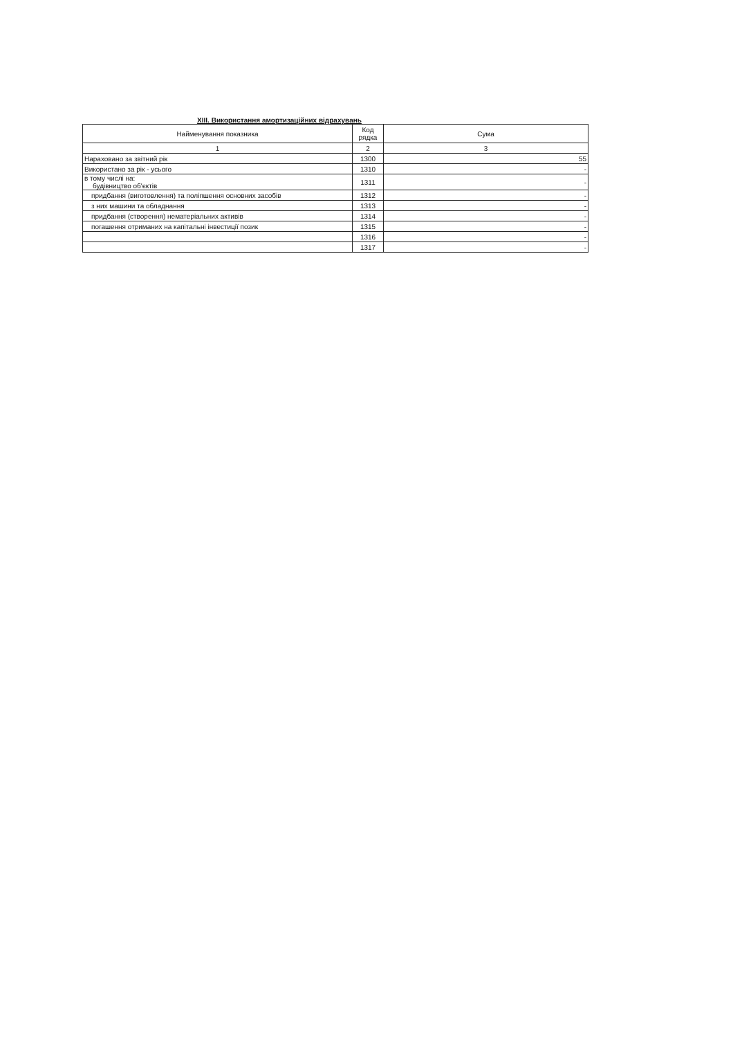XIII. Використання амортизаційних відрахувань
| Найменування показника | Код рядка | Сума |
| --- | --- | --- |
| 1 | 2 | 3 |
| Нараховано за звітний рік | 1300 | 55 |
| Використано за рік - усього | 1310 | - |
| в тому числі на: будівництво об'єктів | 1311 | - |
| придбання (виготовлення) та поліпшення основних засобів | 1312 | - |
| з них машини та обладнання | 1313 | - |
| придбання (створення) нематеріальних активів | 1314 | - |
| погашення отриманих на капітальні інвестиції позик | 1315 | - |
| | 1316 | - |
| | 1317 | - |